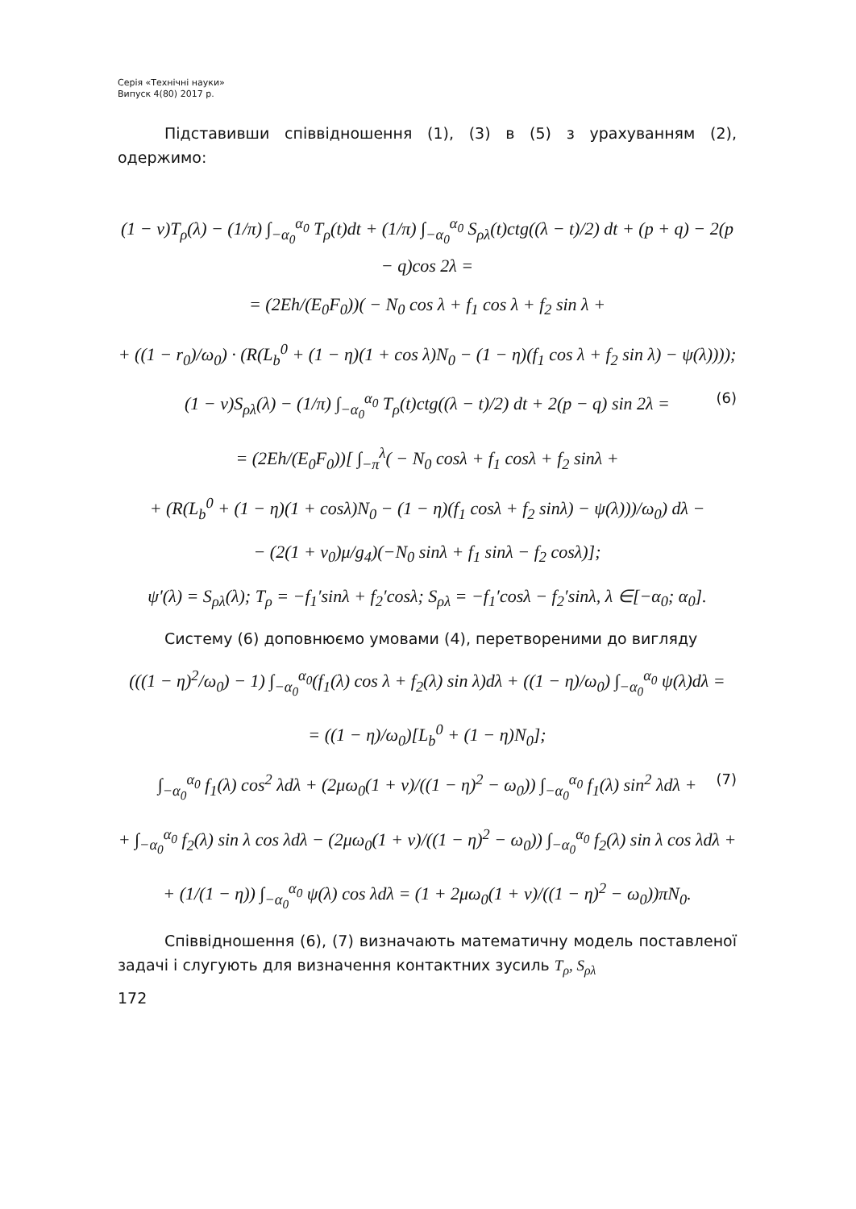Серія «Технічні науки»
Випуск 4(80) 2017 р.
Підставивши співвідношення (1), (3) в (5) з урахуванням (2), одержимо:
(1 − ν)T<sub>ρ</sub>(λ) − (1/π) ∫<sub>−α<sub>0</sub></sub><sup>α<sub>0</sub></sup> T<sub>ρ</sub>(t)dt + (1/π) ∫<sub>−α<sub>0</sub></sub><sup>α<sub>0</sub></sup> S<sub>ρλ</sub>(t)ctg((λ − t)/2) dt + (p + q) − 2(p − q)cos 2λ =
= (2Eh/(E<sub>0</sub>F<sub>0</sub>))( − N<sub>0</sub> cos λ + f<sub>1</sub> cos λ + f<sub>2</sub> sin λ +
+ ((1 − r<sub>0</sub>)/ω<sub>0</sub>) · (R(L<sub>b</sub><sup>0</sup> + (1 − η)(1 + cos λ)N<sub>0</sub> − (1 − η)(f<sub>1</sub> cos λ + f<sub>2</sub> sin λ) − ψ(λ))));
(1 − ν)S<sub>ρλ</sub>(λ) − (1/π) ∫<sub>−α<sub>0</sub></sub><sup>α<sub>0</sub></sup> T<sub>ρ</sub>(t)ctg((λ − t)/2) dt + 2(p − q) sin 2λ = (6)
= (2Eh/(E<sub>0</sub>F<sub>0</sub>))[ ∫<sub>−π</sub><sup>λ</sup>( − N<sub>0</sub> cosλ + f<sub>1</sub> cosλ + f<sub>2</sub> sinλ +
+ (R(L<sub>b</sub><sup>0</sup> + (1 − η)(1 + cosλ)N<sub>0</sub> − (1 − η)(f<sub>1</sub> cosλ + f<sub>2</sub> sinλ) − ψ(λ)))/ω<sub>0</sub>) dλ −
− (2(1 + ν<sub>0</sub>)μ/g<sub>4</sub>)(−N<sub>0</sub> sinλ + f<sub>1</sub> sinλ − f<sub>2</sub> cosλ)];
ψ′(λ) = S<sub>ρλ</sub>(λ); T<sub>ρ</sub> = −f<sub>1</sub>′sinλ + f<sub>2</sub>′cosλ; S<sub>ρλ</sub> = −f<sub>1</sub>′cosλ − f<sub>2</sub>′sinλ, λ ∈[−α<sub>0</sub>; α<sub>0</sub>].
Систему (6) доповнюємо умовами (4), перетвореними до вигляду
(((1 − η)<sup>2</sup>/ω<sub>0</sub>) − 1) ∫<sub>−α<sub>0</sub></sub><sup>α<sub>0</sub></sup>(f<sub>1</sub>(λ) cos λ + f<sub>2</sub>(λ) sin λ)dλ + ((1 − η)/ω<sub>0</sub>) ∫<sub>−α<sub>0</sub></sub><sup>α<sub>0</sub></sup> ψ(λ)dλ =
= ((1 − η)/ω<sub>0</sub>)[L<sub>b</sub><sup>0</sup> + (1 − η)N<sub>0</sub>];
∫<sub>−α<sub>0</sub></sub><sup>α<sub>0</sub></sup> f<sub>1</sub>(λ) cos<sup>2</sup> λdλ + (2μω<sub>0</sub>(1 + ν)/((1 − η)<sup>2</sup> − ω<sub>0</sub>)) ∫<sub>−α<sub>0</sub></sub><sup>α<sub>0</sub></sup> f<sub>1</sub>(λ) sin<sup>2</sup> λdλ + (7)
+ ∫<sub>−α<sub>0</sub></sub><sup>α<sub>0</sub></sup> f<sub>2</sub>(λ) sin λ cos λdλ − (2μω<sub>0</sub>(1 + ν)/((1 − η)<sup>2</sup> − ω<sub>0</sub>)) ∫<sub>−α<sub>0</sub></sub><sup>α<sub>0</sub></sup> f<sub>2</sub>(λ) sin λ cos λdλ +
+ (1/(1 − η)) ∫<sub>−α<sub>0</sub></sub><sup>α<sub>0</sub></sup> ψ(λ) cos λdλ = (1 + 2μω<sub>0</sub>(1 + ν)/((1 − η)<sup>2</sup> − ω<sub>0</sub>))πN<sub>0</sub>.
Співвідношення (6), (7) визначають математичну модель поставленої задачі і слугують для визначення контактних зусиль T<sub>ρ</sub>, S<sub>ρλ</sub>
172